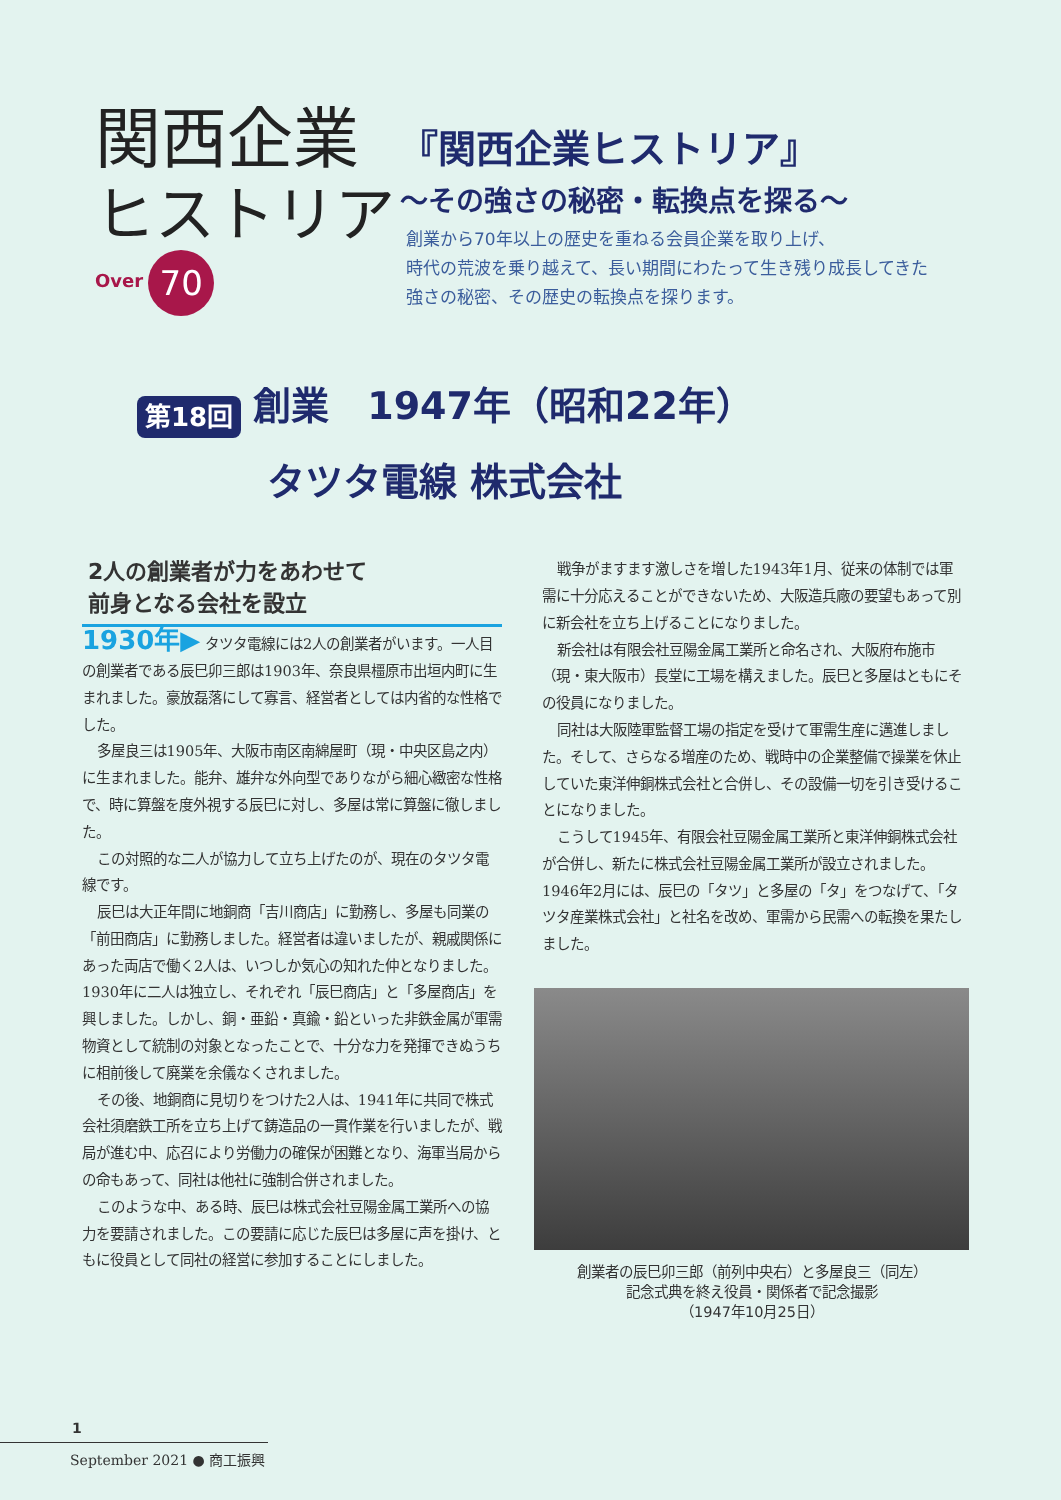関西企業
ヒストリア
Over 70
『関西企業ヒストリア』
～その強さの秘密・転換点を探る～
創業から70年以上の歴史を重ねる会員企業を取り上げ、
時代の荒波を乗り越えて、長い期間にわたって生き残り成長してきた
強さの秘密、その歴史の転換点を探ります。
第18回 創業　1947年（昭和22年）
タツタ電線 株式会社
2人の創業者が力をあわせて
前身となる会社を設立
1930年▶ タツタ電線には2人の創業者がいます。一人目の創業者である辰巳卯三郎は1903年、奈良県橿原市出垣内町に生まれました。豪放磊落にして寡言、経営者としては内省的な性格でした。
多屋良三は1905年、大阪市南区南綿屋町（現・中央区島之内）に生まれました。能弁、雄弁な外向型でありながら細心緻密な性格で、時に算盤を度外視する辰巳に対し、多屋は常に算盤に徹しました。
この対照的な二人が協力して立ち上げたのが、現在のタツタ電線です。
辰巳は大正年間に地銅商「吉川商店」に勤務し、多屋も同業の「前田商店」に勤務しました。経営者は違いましたが、親戚関係にあった両店で働く2人は、いつしか気心の知れた仲となりました。1930年に二人は独立し、それぞれ「辰巳商店」と「多屋商店」を興しました。しかし、銅・亜鉛・真鍮・鉛といった非鉄金属が軍需物資として統制の対象となったことで、十分な力を発揮できぬうちに相前後して廃業を余儀なくされました。
その後、地銅商に見切りをつけた2人は、1941年に共同で株式会社須磨鉄工所を立ち上げて鋳造品の一貫作業を行いましたが、戦局が進む中、応召により労働力の確保が困難となり、海軍当局からの命もあって、同社は他社に強制合併されました。
このような中、ある時、辰巳は株式会社豆陽金属工業所への協力を要請されました。この要請に応じた辰巳は多屋に声を掛け、ともに役員として同社の経営に参加することにしました。
戦争がますます激しさを増した1943年1月、従来の体制では軍需に十分応えることができないため、大阪造兵廠の要望もあって別に新会社を立ち上げることになりました。
新会社は有限会社豆陽金属工業所と命名され、大阪府布施市（現・東大阪市）長堂に工場を構えました。辰巳と多屋はともにその役員になりました。
同社は大阪陸軍監督工場の指定を受けて軍需生産に邁進しました。そして、さらなる増産のため、戦時中の企業整備で操業を休止していた東洋伸銅株式会社と合併し、その設備一切を引き受けることになりました。
こうして1945年、有限会社豆陽金属工業所と東洋伸銅株式会社が合併し、新たに株式会社豆陽金属工業所が設立されました。1946年2月には、辰巳の「タツ」と多屋の「タ」をつなげて、「タツタ産業株式会社」と社名を改め、軍需から民需への転換を果たしました。
創業者の辰巳卯三郎（前列中央右）と多屋良三（同左）
記念式典を終え役員・関係者で記念撮影
（1947年10月25日）
1
September 2021 ● 商工振興